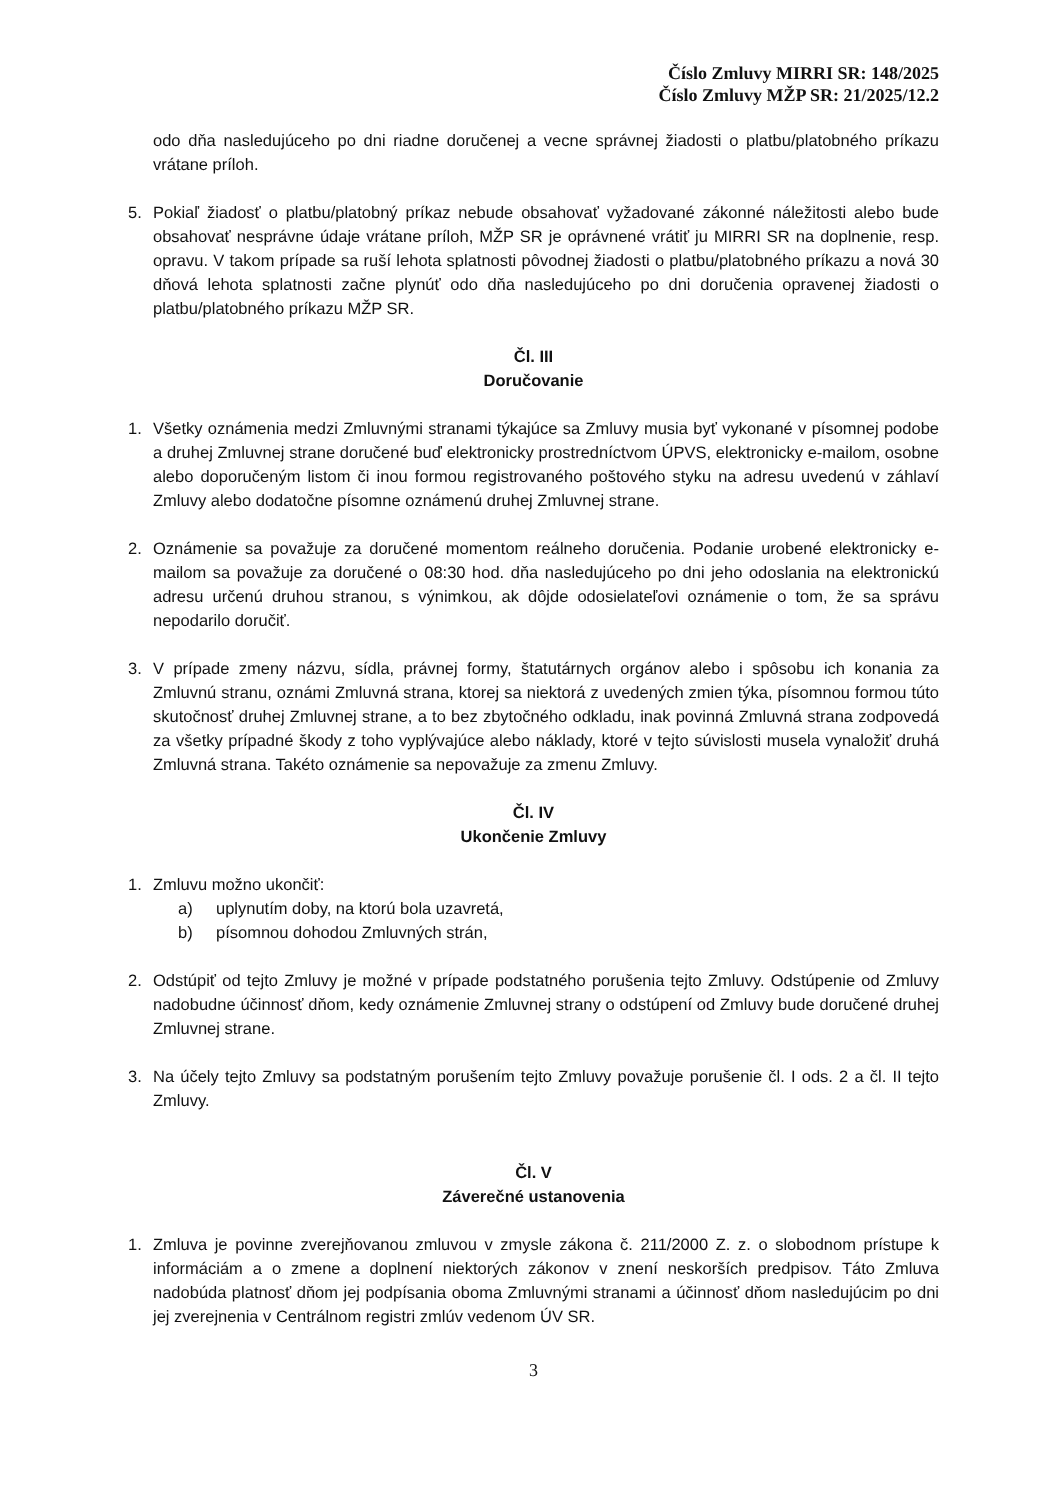Číslo Zmluvy MIRRI SR: 148/2025
Číslo Zmluvy MŽP SR: 21/2025/12.2
odo dňa nasledujúceho po dni riadne doručenej a vecne správnej žiadosti o platbu/platobného príkazu vrátane príloh.
5. Pokiaľ žiadosť o platbu/platobný príkaz nebude obsahovať vyžadované zákonné náležitosti alebo bude obsahovať nesprávne údaje vrátane príloh, MŽP SR je oprávnené vrátiť ju MIRRI SR na doplnenie, resp. opravu. V takom prípade sa ruší lehota splatnosti pôvodnej žiadosti o platbu/platobného príkazu a nová 30 dňová lehota splatnosti začne plynúť odo dňa nasledujúceho po dni doručenia opravenej žiadosti o platbu/platobného príkazu MŽP SR.
Čl. III
Doručovanie
1. Všetky oznámenia medzi Zmluvnými stranami týkajúce sa Zmluvy musia byť vykonané v písomnej podobe a druhej Zmluvnej strane doručené buď elektronicky prostredníctvom ÚPVS, elektronicky e-mailom, osobne alebo doporučeným listom či inou formou registrovaného poštového styku na adresu uvedenú v záhlaví Zmluvy alebo dodatočne písomne oznámenú druhej Zmluvnej strane.
2. Oznámenie sa považuje za doručené momentom reálneho doručenia. Podanie urobené elektronicky e-mailom sa považuje za doručené o 08:30 hod. dňa nasledujúceho po dni jeho odoslania na elektronickú adresu určenú druhou stranou, s výnimkou, ak dôjde odosielateľovi oznámenie o tom, že sa správu nepodarilo doručiť.
3. V prípade zmeny názvu, sídla, právnej formy, štatutárnych orgánov alebo i spôsobu ich konania za Zmluvnú stranu, oznámi Zmluvná strana, ktorej sa niektorá z uvedených zmien týka, písomnou formou túto skutočnosť druhej Zmluvnej strane, a to bez zbytočného odkladu, inak povinná Zmluvná strana zodpovedá za všetky prípadné škody z toho vyplývajúce alebo náklady, ktoré v tejto súvislosti musela vynaložiť druhá Zmluvná strana. Takéto oznámenie sa nepovažuje za zmenu Zmluvy.
Čl. IV
Ukončenie Zmluvy
1. Zmluvu možno ukončiť:
a) uplynutím doby, na ktorú bola uzavretá,
b) písomnou dohodou Zmluvných strán,
2. Odstúpiť od tejto Zmluvy je možné v prípade podstatného porušenia tejto Zmluvy. Odstúpenie od Zmluvy nadobudne účinnosť dňom, kedy oznámenie Zmluvnej strany o odstúpení od Zmluvy bude doručené druhej Zmluvnej strane.
3. Na účely tejto Zmluvy sa podstatným porušením tejto Zmluvy považuje porušenie čl. I ods. 2 a čl. II tejto Zmluvy.
Čl. V
Záverečné ustanovenia
1. Zmluva je povinne zverejňovanou zmluvou v zmysle zákona č. 211/2000 Z. z. o slobodnom prístupe k informáciám a o zmene a doplnení niektorých zákonov v znení neskorších predpisov. Táto Zmluva nadobúda platnosť dňom jej podpísania oboma Zmluvnými stranami a účinnosť dňom nasledujúcim po dni jej zverejnenia v Centrálnom registri zmlúv vedenom ÚV SR.
3